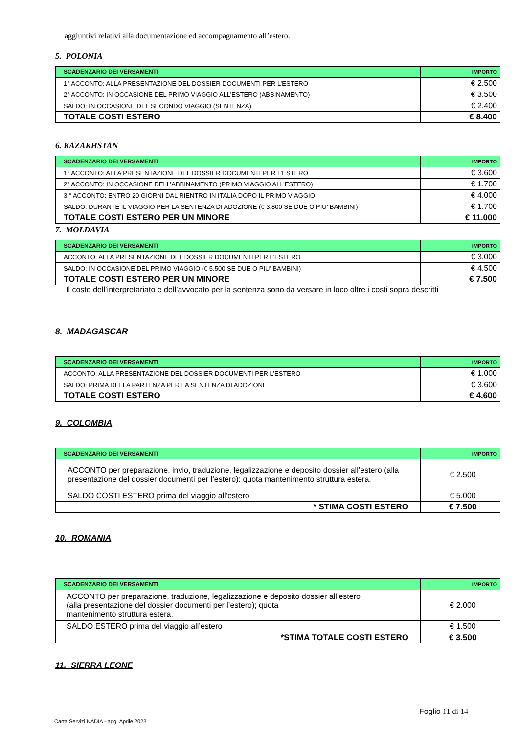aggiuntivi relativi alla documentazione ed accompagnamento all’estero.
5. POLONIA
| SCADENZARIO DEI VERSAMENTI | IMPORTO |
| --- | --- |
| 1° ACCONTO: ALLA PRESENTAZIONE DEL DOSSIER DOCUMENTI PER L’ESTERO | € 2.500 |
| 2° ACCONTO: IN OCCASIONE DEL PRIMO VIAGGIO ALL’ESTERO (ABBINAMENTO) | € 3.500 |
| SALDO: IN OCCASIONE DEL SECONDO VIAGGIO (SENTENZA) | € 2.400 |
| TOTALE COSTI ESTERO | € 8.400 |
6. KAZAKHSTAN
| SCADENZARIO DEI VERSAMENTI | IMPORTO |
| --- | --- |
| 1° ACCONTO: ALLA PRESENTAZIONE DEL DOSSIER DOCUMENTI PER L’ESTERO | € 3.600 |
| 2° ACCONTO: IN OCCASIONE DELL’ABBINAMENTO (PRIMO VIAGGIO ALL’ESTERO) | € 1.700 |
| 3 ° ACCONTO: ENTRO 20 GIORNI DAL RIENTRO IN ITALIA DOPO IL PRIMO VIAGGIO | € 4.000 |
| SALDO: DURANTE IL VIAGGIO PER LA SENTENZA DI ADOZIONE (€ 3.800 SE DUE O PIU’ BAMBINI) | € 1.700 |
| TOTALE COSTI ESTERO PER UN MINORE | € 11.000 |
7. MOLDAVIA
| SCADENZARIO DEI VERSAMENTI | IMPORTO |
| --- | --- |
| ACCONTO: ALLA PRESENTAZIONE DEL DOSSIER DOCUMENTI PER L’ESTERO | € 3.000 |
| SALDO: IN OCCASIONE DEL PRIMO VIAGGIO (€ 5.500 SE DUE O PIU’ BAMBINI) | € 4.500 |
| TOTALE COSTI ESTERO PER UN MINORE | € 7.500 |
Il costo dell’interpretariato e dell’avvocato per la sentenza sono da versare in loco oltre i costi sopra descritti
8. MADAGASCAR
| SCADENZARIO DEI VERSAMENTI | IMPORTO |
| --- | --- |
| ACCONTO: ALLA PRESENTAZIONE DEL DOSSIER DOCUMENTI PER L’ESTERO | € 1.000 |
| SALDO: PRIMA DELLA PARTENZA PER LA SENTENZA DI ADOZIONE | € 3.600 |
| TOTALE COSTI ESTERO | € 4.600 |
9. COLOMBIA
| SCADENZARIO DEI VERSAMENTI | IMPORTO |
| --- | --- |
| ACCONTO per preparazione, invio, traduzione, legalizzazione e deposito dossier all’estero (alla presentazione del dossier documenti per l’estero); quota mantenimento struttura estera. | € 2.500 |
| SALDO COSTI ESTERO prima del viaggio all’estero | € 5.000 |
| * STIMA COSTI ESTERO | € 7.500 |
10. ROMANIA
| SCADENZARIO DEI VERSAMENTI | IMPORTO |
| --- | --- |
| ACCONTO per preparazione, traduzione, legalizzazione e deposito dossier all’estero (alla presentazione del dossier documenti per l’estero); quota mantenimento struttura estera. | € 2.000 |
| SALDO ESTERO prima del viaggio all’estero | € 1.500 |
| *STIMA TOTALE COSTI ESTERO | € 3.500 |
11. SIERRA LEONE
Foglio 11 di 14
Carta Servizi NADIA - agg. Aprile 2023